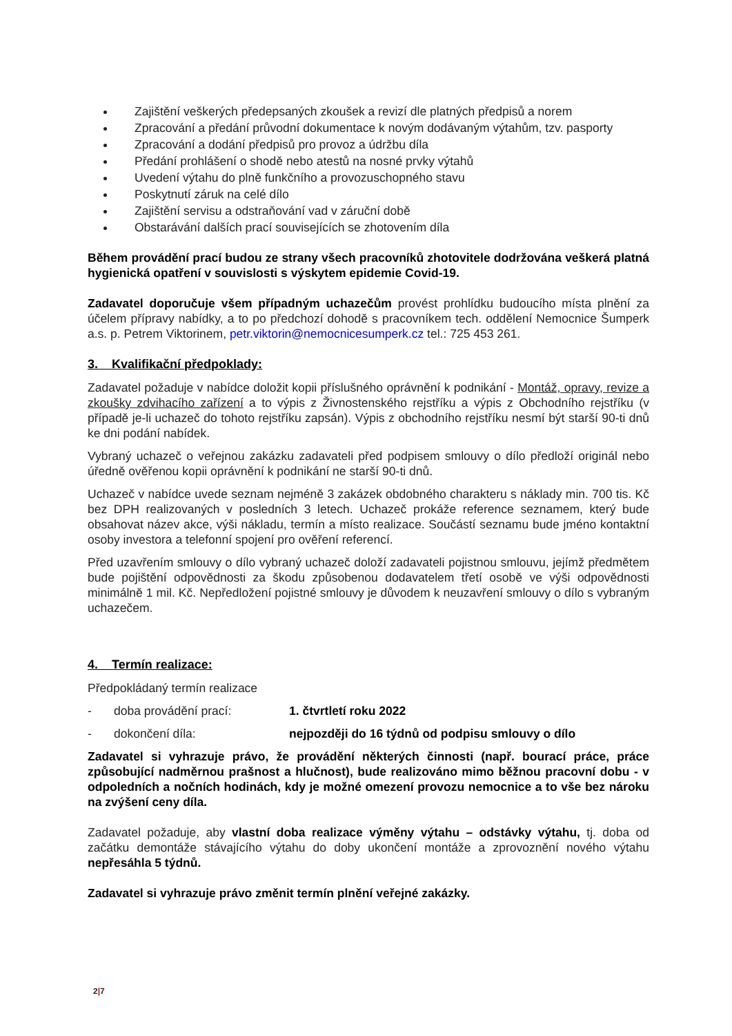Zajištění veškerých předepsaných zkoušek a revizí dle platných předpisů a norem
Zpracování a předání průvodní dokumentace k novým dodávaným výtahům, tzv. pasporty
Zpracování a dodání předpisů pro provoz a údržbu díla
Předání prohlášení o shodě nebo atestů na nosné prvky výtahů
Uvedení výtahu do plně funkčního a provozuschopného stavu
Poskytnutí záruk na celé dílo
Zajištění servisu a odstraňování vad v záruční době
Obstarávání dalších prací souvisejících se zhotovením díla
Během provádění prací budou ze strany všech pracovníků zhotovitele dodržována veškerá platná hygienická opatření v souvislosti s výskytem epidemie Covid-19.
Zadavatel doporučuje všem případným uchazečům provést prohlídku budoucího místa plnění za účelem přípravy nabídky, a to po předchozí dohodě s pracovníkem tech. oddělení Nemocnice Šumperk a.s. p. Petrem Viktorinem, petr.viktorin@nemocnicesumperk.cz tel.: 725 453 261.
3. Kvalifikační předpoklady:
Zadavatel požaduje v nabídce doložit kopii příslušného oprávnění k podnikání - Montáž, opravy, revize a zkoušky zdvihacího zařízení a to výpis z Živnostenského rejstříku a výpis z Obchodního rejstříku (v případě je-li uchazeč do tohoto rejstříku zapsán). Výpis z obchodního rejstříku nesmí být starší 90-ti dnů ke dni podání nabídek.
Vybraný uchazeč o veřejnou zakázku zadavateli před podpisem smlouvy o dílo předloží originál nebo úředně ověřenou kopii oprávnění k podnikání ne starší 90-ti dnů.
Uchazeč v nabídce uvede seznam nejméně 3 zakázek obdobného charakteru s náklady min. 700 tis. Kč bez DPH realizovaných v posledních 3 letech. Uchazeč prokáže reference seznamem, který bude obsahovat název akce, výši nákladu, termín a místo realizace. Součástí seznamu bude jméno kontaktní osoby investora a telefonní spojení pro ověření referencí.
Před uzavřením smlouvy o dílo vybraný uchazeč doloží zadavateli pojistnou smlouvu, jejímž předmětem bude pojištění odpovědnosti za škodu způsobenou dodavatelem třetí osobě ve výši odpovědnosti minimálně 1 mil. Kč. Nepředložení pojistné smlouvy je důvodem k neuzavření smlouvy o dílo s vybraným uchazečem.
4. Termín realizace:
Předpokládaný termín realizace
- doba provádění prací: 1. čtvrtletí roku 2022
- dokončení díla: nejpozději do 16 týdnů od podpisu smlouvy o dílo
Zadavatel si vyhrazuje právo, že provádění některých činnosti (např. bourací práce, práce způsobující nadměrnou prašnost a hlučnost), bude realizováno mimo běžnou pracovní dobu - v odpoledních a nočních hodinách, kdy je možné omezení provozu nemocnice a to vše bez nároku na zvýšení ceny díla.
Zadavatel požaduje, aby vlastní doba realizace výměny výtahu – odstávky výtahu, tj. doba od začátku demontáže stávajícího výtahu do doby ukončení montáže a zprovoznění nového výtahu nepřesáhla 5 týdnů.
Zadavatel si vyhrazuje právo změnit termín plnění veřejné zakázky.
2|7